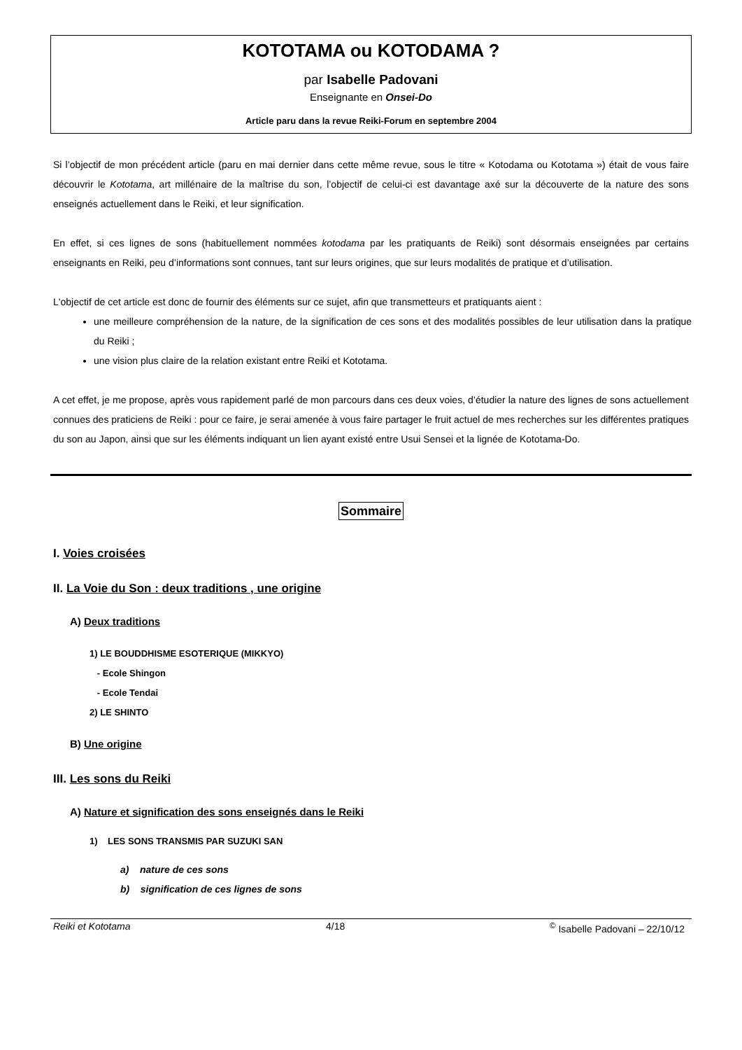KOTOTAMA ou KOTODAMA ?
par Isabelle Padovani
Enseignante en Onsei-Do
Article paru dans la revue Reiki-Forum en septembre 2004
Si l’objectif de mon précédent article (paru en mai dernier dans cette même revue, sous le titre « Kotodama ou Kototama ») était de vous faire découvrir le Kototama, art millénaire de la maîtrise du son, l’objectif de celui-ci est davantage axé sur la découverte de la nature des sons enseignés actuellement dans le Reiki, et leur signification.
En effet, si ces lignes de sons (habituellement nommées kotodama par les pratiquants de Reiki) sont désormais enseignées par certains enseignants en Reiki, peu d’informations sont connues, tant sur leurs origines, que sur leurs modalités de pratique et d’utilisation.
L'objectif de cet article est donc de fournir des éléments sur ce sujet, afin que transmetteurs et pratiquants aient :
une meilleure compréhension de la nature, de la signification de ces sons et des modalités possibles de leur utilisation dans la pratique du Reiki ;
une vision plus claire de la relation existant entre Reiki et Kototama.
A cet effet, je me propose, après vous rapidement parlé de mon parcours dans ces deux voies, d’étudier la nature des lignes de sons actuellement connues des praticiens de Reiki : pour ce faire, je serai amenée à vous faire partager le fruit actuel de mes recherches sur les différentes pratiques du son au Japon, ainsi que sur les éléments indiquant un lien ayant existé entre Usui Sensei et la lignée de Kototama-Do.
Sommaire
I. Voies croisées
II. La Voie du Son : deux traditions , une origine
A) Deux traditions
1) LE BOUDDHISME ESOTERIQUE (MIKKYO)
- Ecole Shingon
- Ecole Tendai
2) LE SHINTO
B) Une origine
III. Les sons du Reiki
A) Nature et signification des sons enseignés dans le Reiki
1) LES SONS TRANSMIS PAR SUZUKI SAN
a) nature de ces sons
b) signification de ces lignes de sons
Reiki et Kototama 4/18<sup>©</sup> Isabelle Padovani – 22/10/12